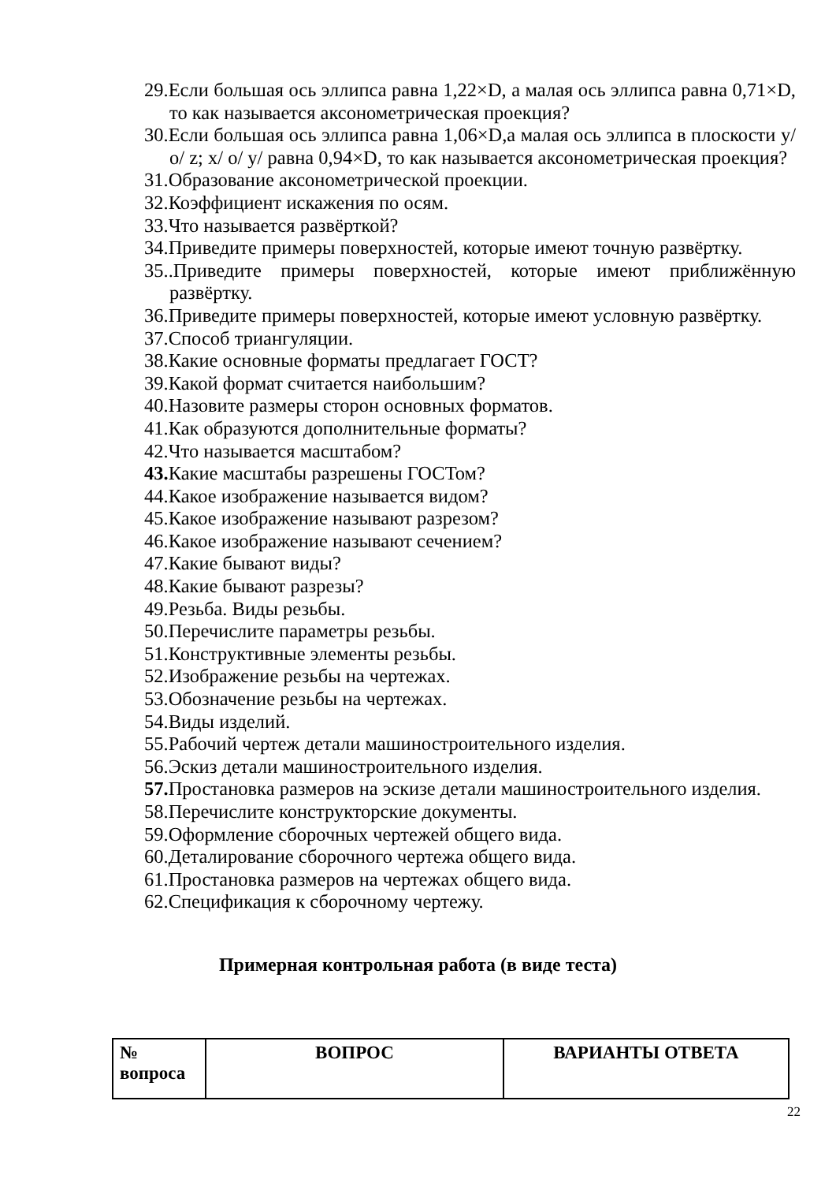29.Если большая ось эллипса равна 1,22×D, а малая ось эллипса равна 0,71×D, то как называется аксонометрическая проекция?
30.Если большая ось эллипса равна 1,06×D,а малая ось эллипса в плоскости y/ o/ z; x/ o/ y/ равна 0,94×D, то как называется аксонометрическая проекция?
31.Образование аксонометрической проекции.
32.Коэффициент искажения по осям.
33.Что называется развёрткой?
34.Приведите примеры поверхностей, которые имеют точную развёртку.
35..Приведите примеры поверхностей, которые имеют приближённую развёртку.
36.Приведите примеры поверхностей, которые имеют условную развёртку.
37.Способ триангуляции.
38.Какие основные форматы предлагает ГОСТ?
39.Какой формат считается наибольшим?
40.Назовите размеры сторон основных форматов.
41.Как образуются дополнительные форматы?
42.Что называется масштабом?
43. Какие масштабы разрешены ГОСТом?
44.Какое изображение называется видом?
45.Какое изображение называют разрезом?
46.Какое изображение называют сечением?
47.Какие бывают виды?
48.Какие бывают разрезы?
49.Резьба. Виды резьбы.
50.Перечислите параметры резьбы.
51.Конструктивные элементы резьбы.
52.Изображение резьбы на чертежах.
53.Обозначение резьбы на чертежах.
54.Виды изделий.
55.Рабочий чертеж детали машиностроительного изделия.
56.Эскиз детали машиностроительного изделия.
57. Простановка размеров на эскизе детали машиностроительного изделия.
58.Перечислите конструкторские документы.
59.Оформление сборочных чертежей общего вида.
60.Деталирование сборочного чертежа общего вида.
61.Простановка размеров на чертежах общего вида.
62.Спецификация к сборочному чертежу.
Примерная контрольная работа (в виде теста)
| № вопроса | ВОПРОС | ВАРИАНТЫ ОТВЕТА |
| --- | --- | --- |
22